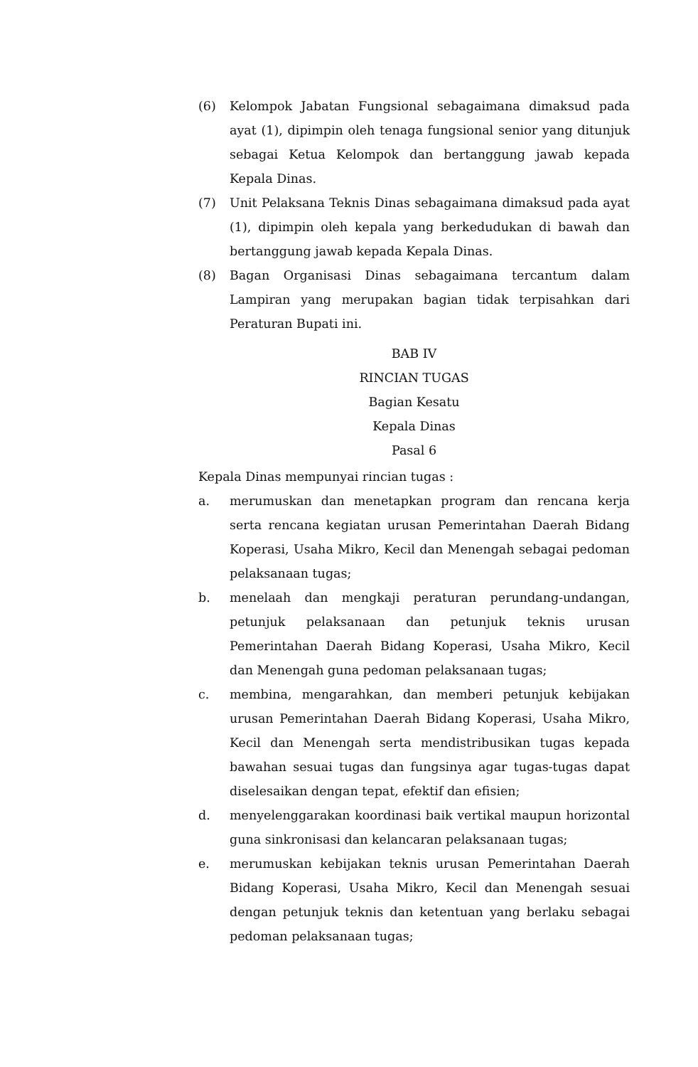(6) Kelompok Jabatan Fungsional sebagaimana dimaksud pada ayat (1), dipimpin oleh tenaga fungsional senior yang ditunjuk sebagai Ketua Kelompok dan bertanggung jawab kepada Kepala Dinas.
(7) Unit Pelaksana Teknis Dinas sebagaimana dimaksud pada ayat (1), dipimpin oleh kepala yang berkedudukan di bawah dan bertanggung jawab kepada Kepala Dinas.
(8) Bagan Organisasi Dinas sebagaimana tercantum dalam Lampiran yang merupakan bagian tidak terpisahkan dari Peraturan Bupati ini.
BAB IV
RINCIAN TUGAS
Bagian Kesatu
Kepala Dinas
Pasal 6
Kepala Dinas mempunyai rincian tugas :
a. merumuskan dan menetapkan program dan rencana kerja serta rencana kegiatan urusan Pemerintahan Daerah Bidang Koperasi, Usaha Mikro, Kecil dan Menengah sebagai pedoman pelaksanaan tugas;
b. menelaah dan mengkaji peraturan perundang-undangan, petunjuk pelaksanaan dan petunjuk teknis urusan Pemerintahan Daerah Bidang Koperasi, Usaha Mikro, Kecil dan Menengah guna pedoman pelaksanaan tugas;
c. membina, mengarahkan, dan memberi petunjuk kebijakan urusan Pemerintahan Daerah Bidang Koperasi, Usaha Mikro, Kecil dan Menengah serta mendistribusikan tugas kepada bawahan sesuai tugas dan fungsinya agar tugas-tugas dapat diselesaikan dengan tepat, efektif dan efisien;
d. menyelenggarakan koordinasi baik vertikal maupun horizontal guna sinkronisasi dan kelancaran pelaksanaan tugas;
e. merumuskan kebijakan teknis urusan Pemerintahan Daerah Bidang Koperasi, Usaha Mikro, Kecil dan Menengah sesuai dengan petunjuk teknis dan ketentuan yang berlaku sebagai pedoman pelaksanaan tugas;